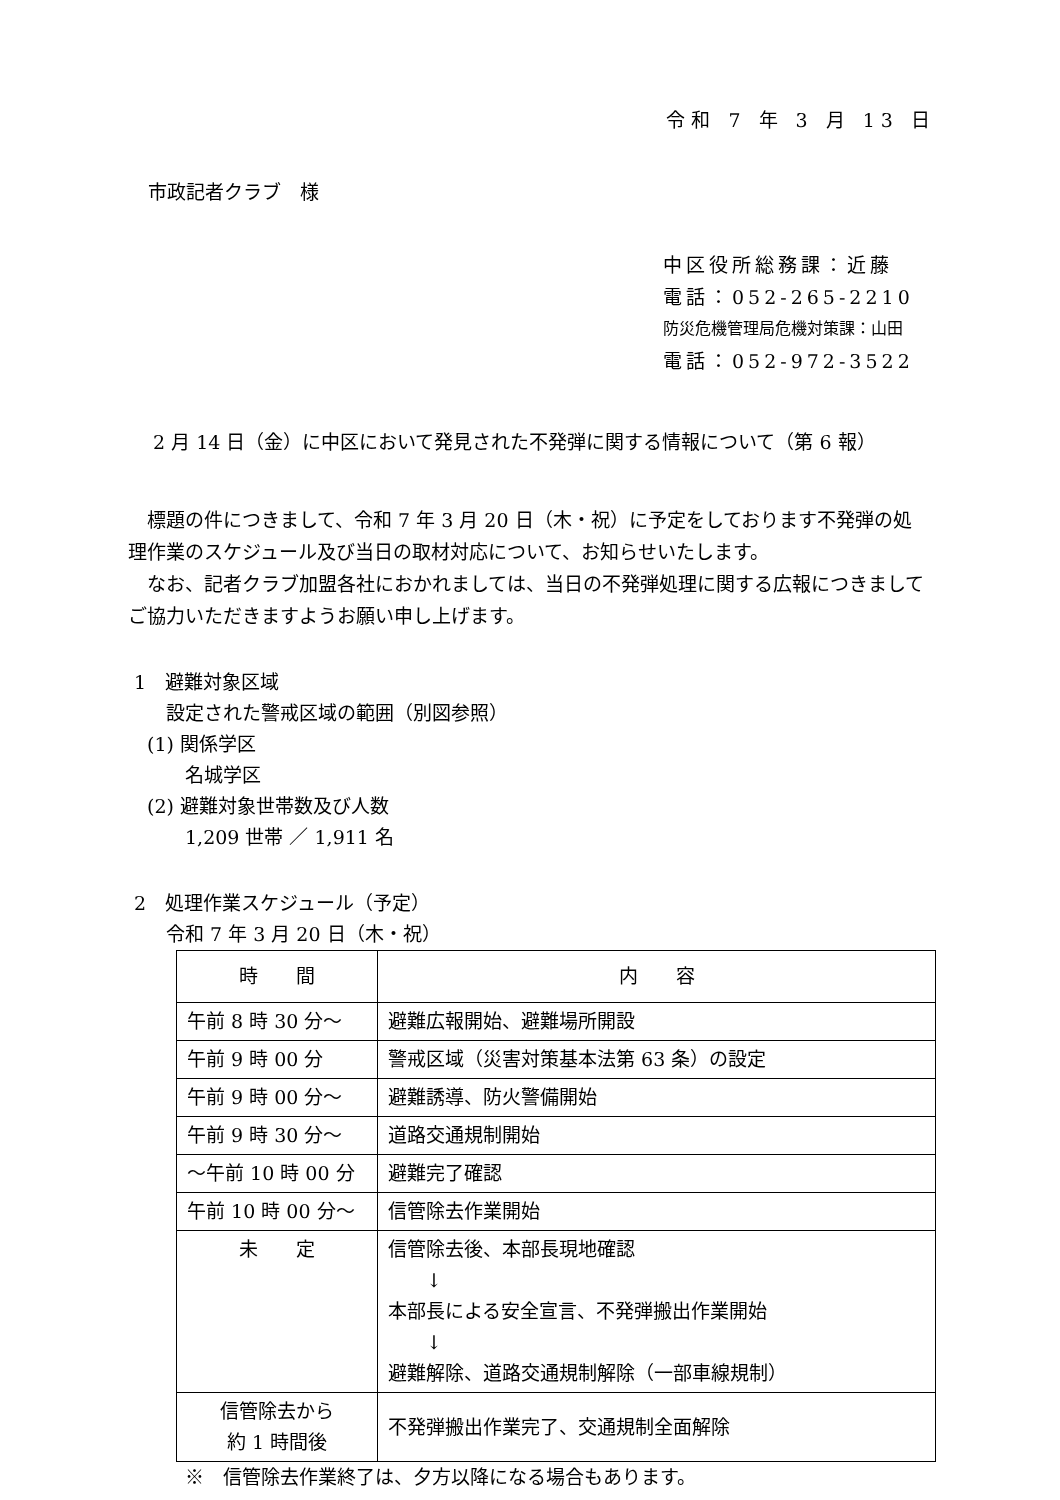令和 7 年 3 月 13 日
市政記者クラブ　様
中区役所総務課：近藤
電話：052-265-2210
防災危機管理局危機対策課：山田
電話：052-972-3522
2 月 14 日（金）に中区において発見された不発弾に関する情報について（第 6 報）
　標題の件につきまして、令和 7 年 3 月 20 日（木・祝）に予定をしております不発弾の処理作業のスケジュール及び当日の取材対応について、お知らせいたします。
　なお、記者クラブ加盟各社におかれましては、当日の不発弾処理に関する広報につきましてご協力いただきますようお願い申し上げます。
1　避難対象区域
　　設定された警戒区域の範囲（別図参照）
　(1) 関係学区
　　　名城学区
　(2) 避難対象世帯数及び人数
　　　1,209 世帯 ／ 1,911 名
2　処理作業スケジュール（予定）
　　令和 7 年 3 月 20 日（木・祝）
| 時 間 | 内 容 |
| --- | --- |
| 午前 8 時 30 分～ | 避難広報開始、避難場所開設 |
| 午前 9 時 00 分 | 警戒区域（災害対策基本法第 63 条）の設定 |
| 午前 9 時 00 分～ | 避難誘導、防火警備開始 |
| 午前 9 時 30 分～ | 道路交通規制開始 |
| ～午前 10 時 00 分 | 避難完了確認 |
| 午前 10 時 00 分～ | 信管除去作業開始 |
| 未 定 | 信管除去後、本部長現地確認 ↓ 本部長による安全宣言、不発弾搬出作業開始 ↓ 避難解除、道路交通規制解除（一部車線規制） |
| 信管除去から 約 1 時間後 | 不発弾搬出作業完了、交通規制全面解除 |
　　　※　信管除去作業終了は、夕方以降になる場合もあります。